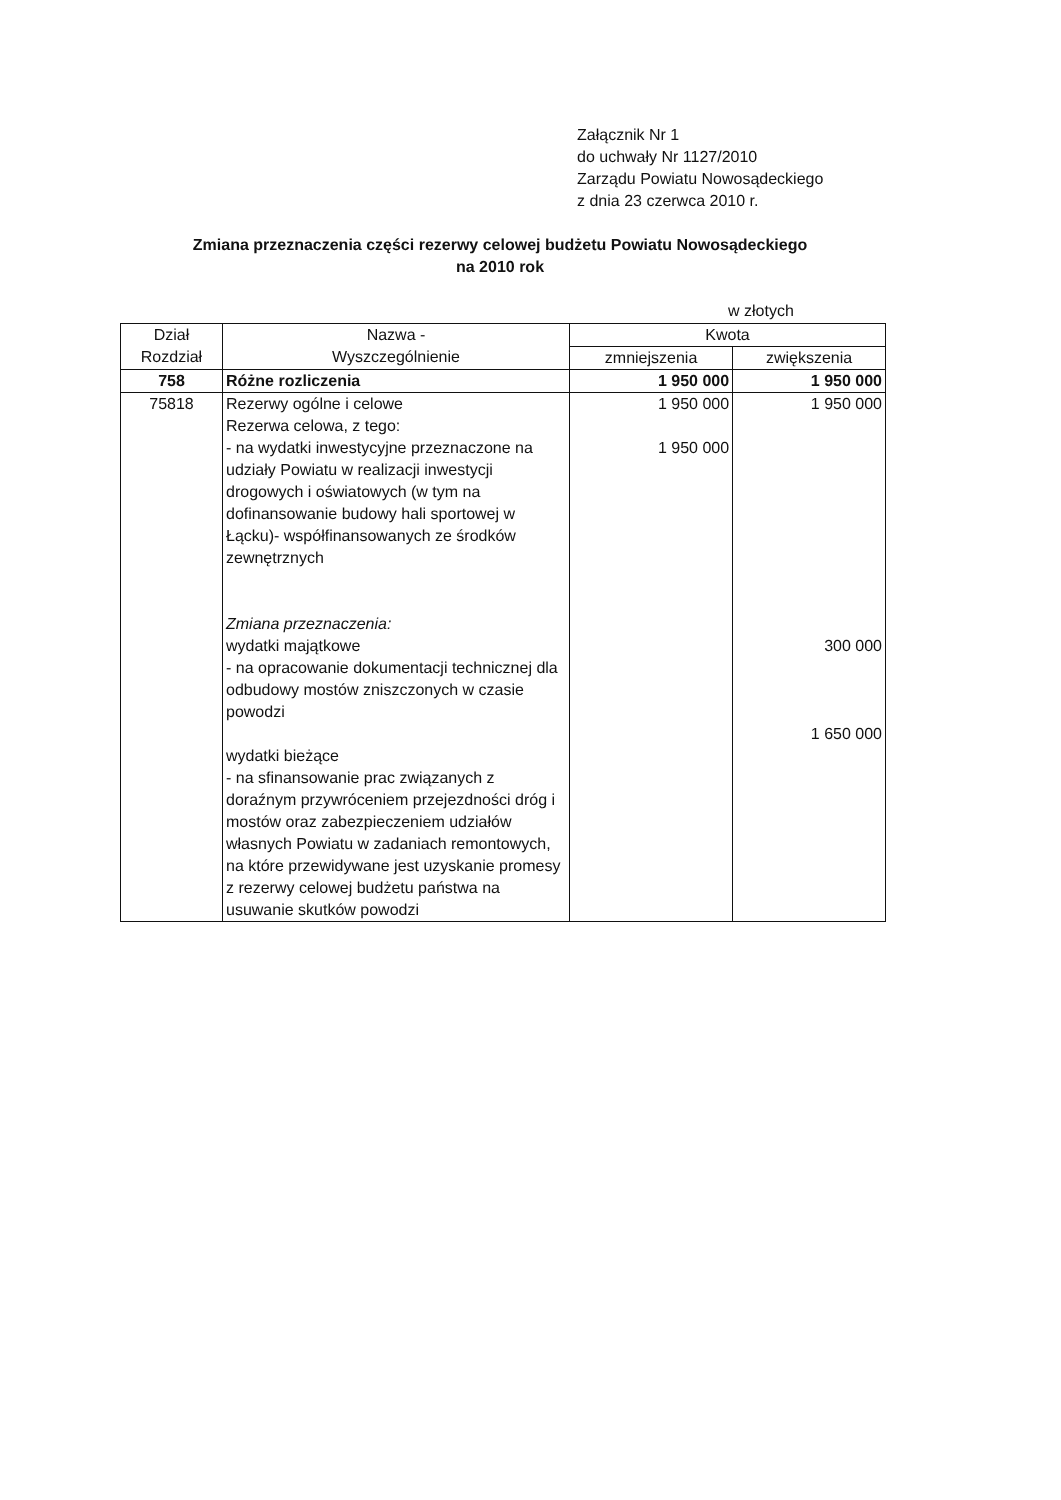Załącznik Nr 1
do uchwały Nr 1127/2010
Zarządu Powiatu Nowosądeckiego
z dnia 23 czerwca 2010 r.
Zmiana przeznaczenia części rezerwy celowej budżetu Powiatu Nowosądeckiego
na 2010 rok
w złotych
| Dział Rozdział | Nazwa - Wyszczególnienie | Kwota | |
| --- | --- | --- | --- |
| | | zmniejszenia | zwiększenia |
| 758 | Różne rozliczenia | 1 950 000 | 1 950 000 |
| 75818 | Rezerwy ogólne i celowe Rezerwa celowa, z tego: - na wydatki inwestycyjne przeznaczone na udziały Powiatu w realizacji inwestycji drogowych i oświatowych (w tym na dofinansowanie budowy hali sportowej w Łącku)- współfinansowanych ze środków zewnętrznych Zmiana przeznaczenia: wydatki majątkowe - na opracowanie dokumentacji technicznej dla odbudowy mostów zniszczonych w czasie powodzi wydatki bieżące - na sfinansowanie prac związanych z doraźnym przywróceniem przejezdności dróg i mostów oraz zabezpieczeniem udziałów własnych Powiatu w zadaniach remontowych, na które przewidywane jest uzyskanie promesy z rezerwy celowej budżetu państwa na usuwanie skutków powodzi | 1 950 000 1 950 000 | 1 950 000 300 000 1 650 000 |